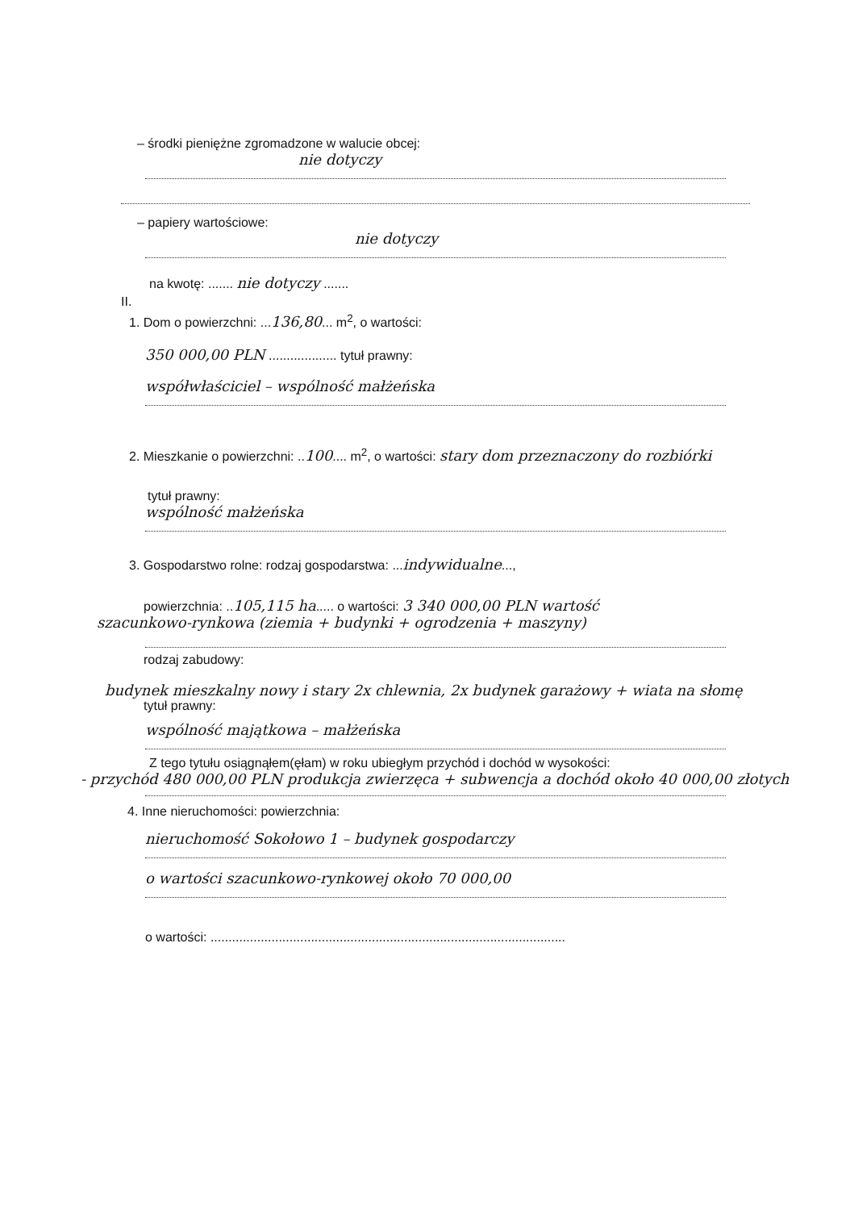– środki pieniężne zgromadzone w walucie obcej:
nie dotyczy
– papiery wartościowe:
nie dotyczy
na kwotę: ....... nie dotyczy .......
II.
1. Dom o powierzchni: ...136,80... m<sup>2</sup>, o wartości:
350 000,00 PLN ................... tytuł prawny:
współwłaściciel – wspólność małżeńska
2. Mieszkanie o powierzchni: ..100.... m<sup>2</sup>, o wartości: stary dom przeznaczony do rozbiórki
tytuł prawny:
wspólność małżeńska
3. Gospodarstwo rolne: rodzaj gospodarstwa: ...indywidualne...,
powierzchnia: ..105,115 ha..... o wartości: 3 340 000,00 PLN wartość
szacunkowo-rynkowa (ziemia + budynki + ogrodzenia + maszyny)
rodzaj zabudowy:
budynek mieszkalny nowy i stary 2x chlewnia, 2x budynek garażowy + wiata na słomę
tytuł prawny:
wspólność majątkowa – małżeńska
Z tego tytułu osiągnąłem(ęłam) w roku ubiegłym przychód i dochód w wysokości:
- przychód 480 000,00 PLN produkcja zwierzęca + subwencja a dochód około 40 000,00 złotych
4. Inne nieruchomości: powierzchnia:
nieruchomość Sokołowo 1 – budynek gospodarczy
o wartości szacunkowo-rynkowej około 70 000,00
o wartości: ...................................................................................................